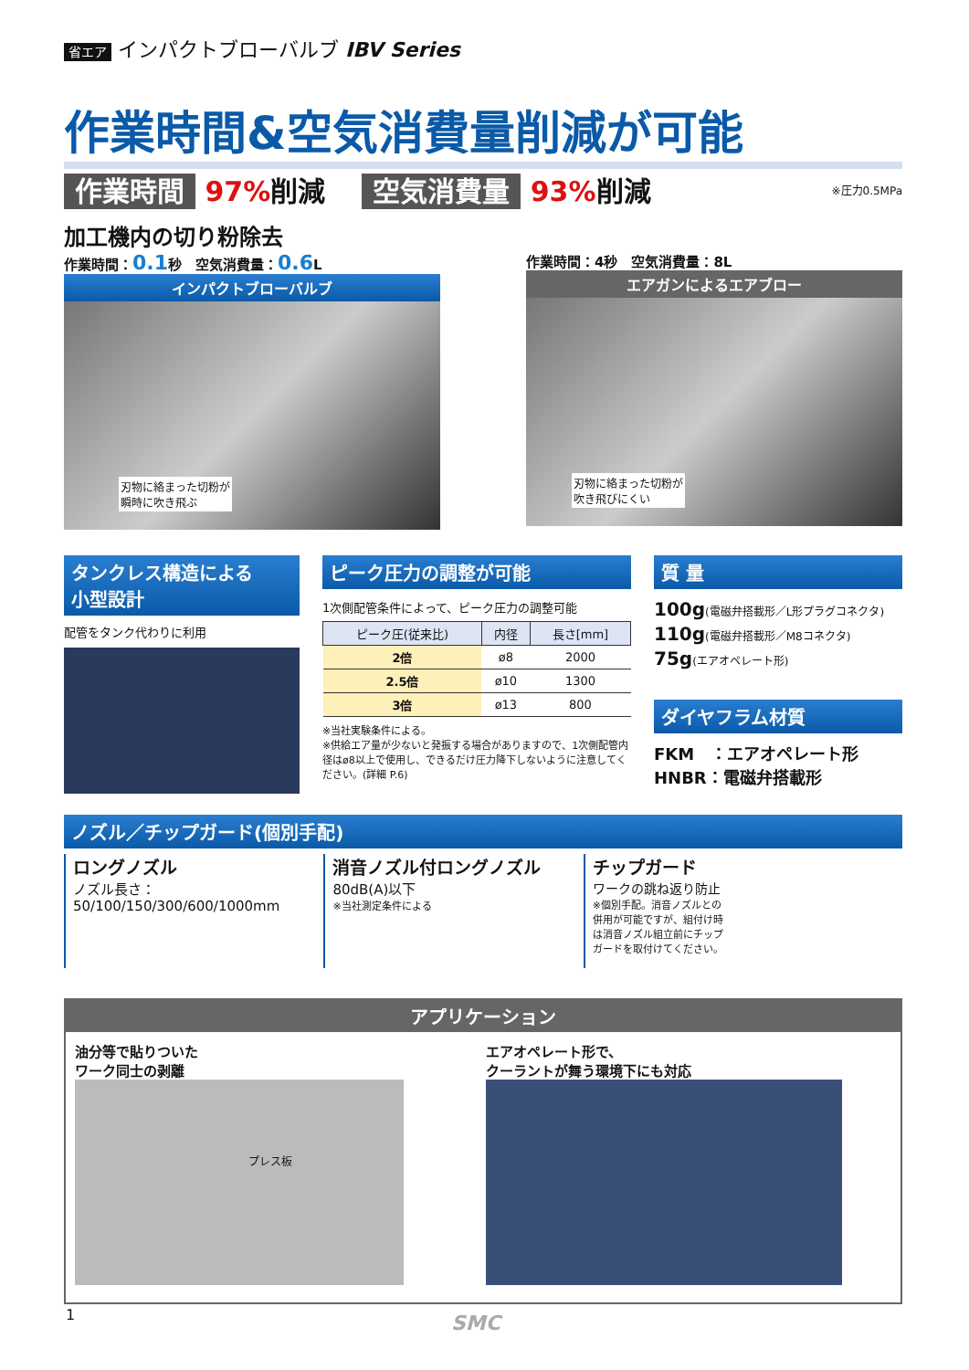省エア インパクトブローバルブ IBV Series
作業時間&空気消費量削減が可能
作業時間 97% 削減 空気消費量 93% 削減
※圧力0.5MPa
加工機内の切り粉除去
作業時間：0.1秒　空気消費量：0.6 L
インパクトブローバルブ
刃物に絡まった切粉が
瞬時に吹き飛ぶ
作業時間：4秒　空気消費量：8L
エアガンによるエアブロー
刃物に絡まった切粉が
吹き飛びにくい
タンクレス構造による
小型設計
配管をタンク代わりに利用
ピーク圧力の調整が可能
1次側配管条件によって、ピーク圧力の調整可能
| ピーク圧(従来比) | 内径 | 長さ[mm] |
| --- | --- | --- |
| 2倍 | ø8 | 2000 |
| 2.5倍 | ø10 | 1300 |
| 3倍 | ø13 | 800 |
※当社実験条件による。
※供給エア量が少ないと発振する場合がありますので、1次側配管内径はø8以上で使用し、できるだけ圧力降下しないように注意してください。(詳細 P.6)
質 量
100g(電磁弁搭載形／L形プラグコネクタ)
110g(電磁弁搭載形／M8コネクタ)
75g(エアオペレート形)
ダイヤフラム材質
FKM　：エアオペレート形
HNBR：電磁弁搭載形
ノズル／チップガード(個別手配)
ロングノズル
ノズル長さ：
50/100/150/300/600/1000mm
消音ノズル付ロングノズル
80dB(A)以下
※当社測定条件による
チップガード
ワークの跳ね返り防止
※個別手配。消音ノズルとの併用が可能ですが、組付け時は消音ノズル組立前にチップガードを取付けてください。
アプリケーション
油分等で貼りついた
ワーク同士の剥離
プレス板
エアオペレート形で、
クーラントが舞う環境下にも対応
1 SMC